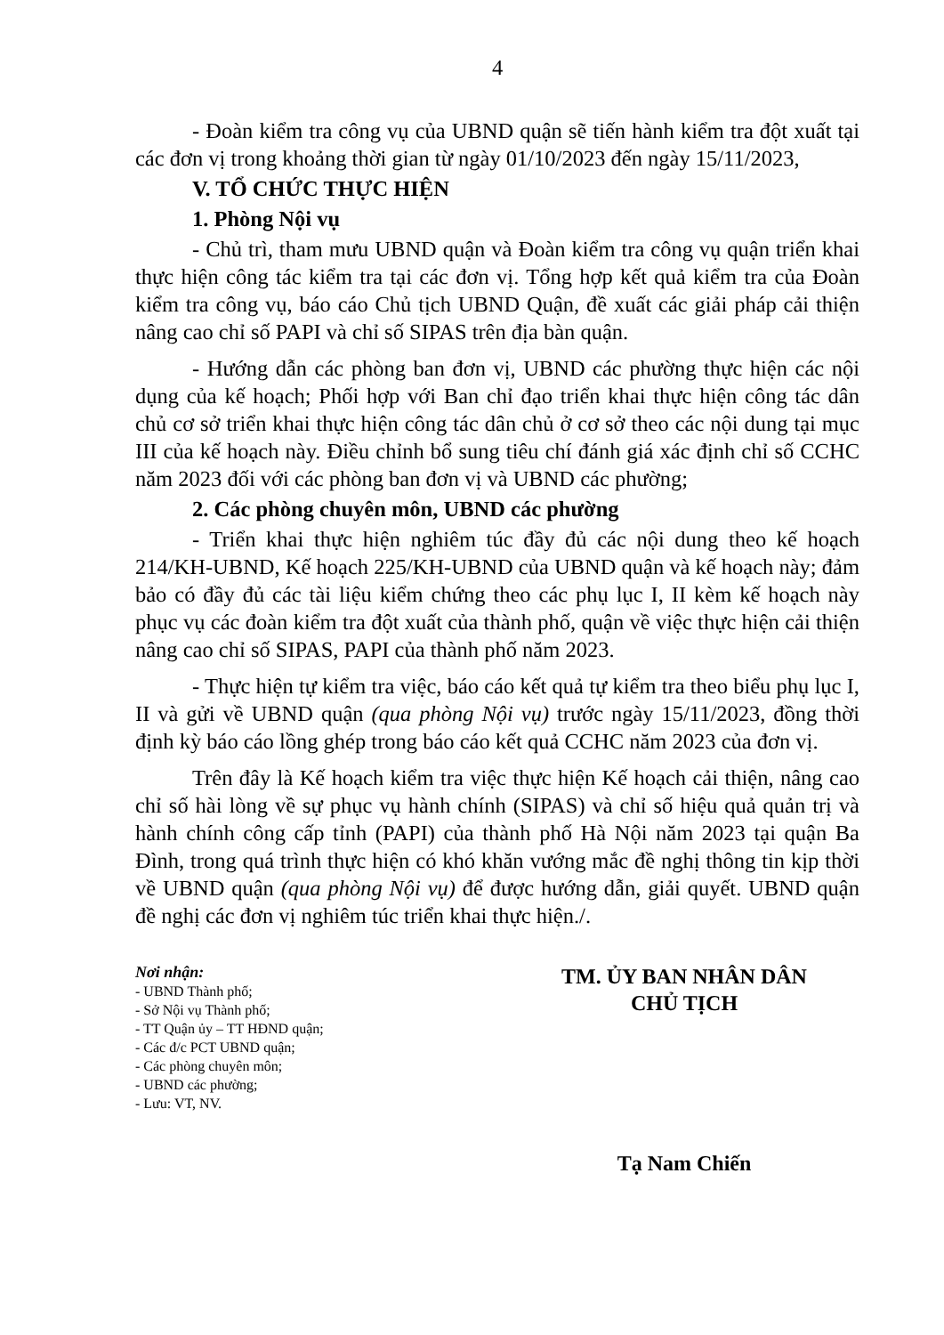4
- Đoàn kiểm tra công vụ của UBND quận sẽ tiến hành kiểm tra đột xuất tại các đơn vị trong khoảng thời gian từ ngày 01/10/2023 đến ngày 15/11/2023,
V. TỔ CHỨC THỰC HIỆN
1. Phòng Nội vụ
- Chủ trì, tham mưu UBND quận và Đoàn kiểm tra công vụ quận triển khai thực hiện công tác kiểm tra tại các đơn vị. Tổng hợp kết quả kiểm tra của Đoàn kiểm tra công vụ, báo cáo Chủ tịch UBND Quận, đề xuất các giải pháp cải thiện nâng cao chỉ số PAPI và chỉ số SIPAS trên địa bàn quận.
- Hướng dẫn các phòng ban đơn vị, UBND các phường thực hiện các nội dụng của kế hoạch; Phối hợp với Ban chỉ đạo triển khai thực hiện công tác dân chủ cơ sở triển khai thực hiện công tác dân chủ ở cơ sở theo các nội dung tại mục III của kế hoạch này. Điều chỉnh bổ sung tiêu chí đánh giá xác định chỉ số CCHC năm 2023 đối với các phòng ban đơn vị và UBND các phường;
2. Các phòng chuyên môn, UBND các phường
- Triển khai thực hiện nghiêm túc đầy đủ các nội dung theo kế hoạch 214/KH-UBND, Kế hoạch 225/KH-UBND của UBND quận và kế hoạch này; đảm bảo có đầy đủ các tài liệu kiểm chứng theo các phụ lục I, II kèm kế hoạch này phục vụ các đoàn kiểm tra đột xuất của thành phố, quận về việc thực hiện cải thiện nâng cao chỉ số SIPAS, PAPI của thành phố năm 2023.
- Thực hiện tự kiểm tra việc, báo cáo kết quả tự kiểm tra theo biểu phụ lục I, II và gửi về UBND quận (qua phòng Nội vụ) trước ngày 15/11/2023, đồng thời định kỳ báo cáo lồng ghép trong báo cáo kết quả CCHC năm 2023 của đơn vị.
Trên đây là Kế hoạch kiểm tra việc thực hiện Kế hoạch cải thiện, nâng cao chỉ số hài lòng về sự phục vụ hành chính (SIPAS) và chỉ số hiệu quả quản trị và hành chính công cấp tỉnh (PAPI) của thành phố Hà Nội năm 2023 tại quận Ba Đình, trong quá trình thực hiện có khó khăn vướng mắc đề nghị thông tin kịp thời về UBND quận (qua phòng Nội vụ) để được hướng dẫn, giải quyết. UBND quận đề nghị các đơn vị nghiêm túc triển khai thực hiện./.
Nơi nhận:
- UBND Thành phố;
- Sở Nội vụ Thành phố;
- TT Quận ủy – TT HĐND quận;
- Các đ/c PCT UBND quận;
- Các phòng chuyên môn;
- UBND các phường;
- Lưu: VT, NV.
TM. ỦY BAN NHÂN DÂN
CHỦ TỊCH
Tạ Nam Chiến